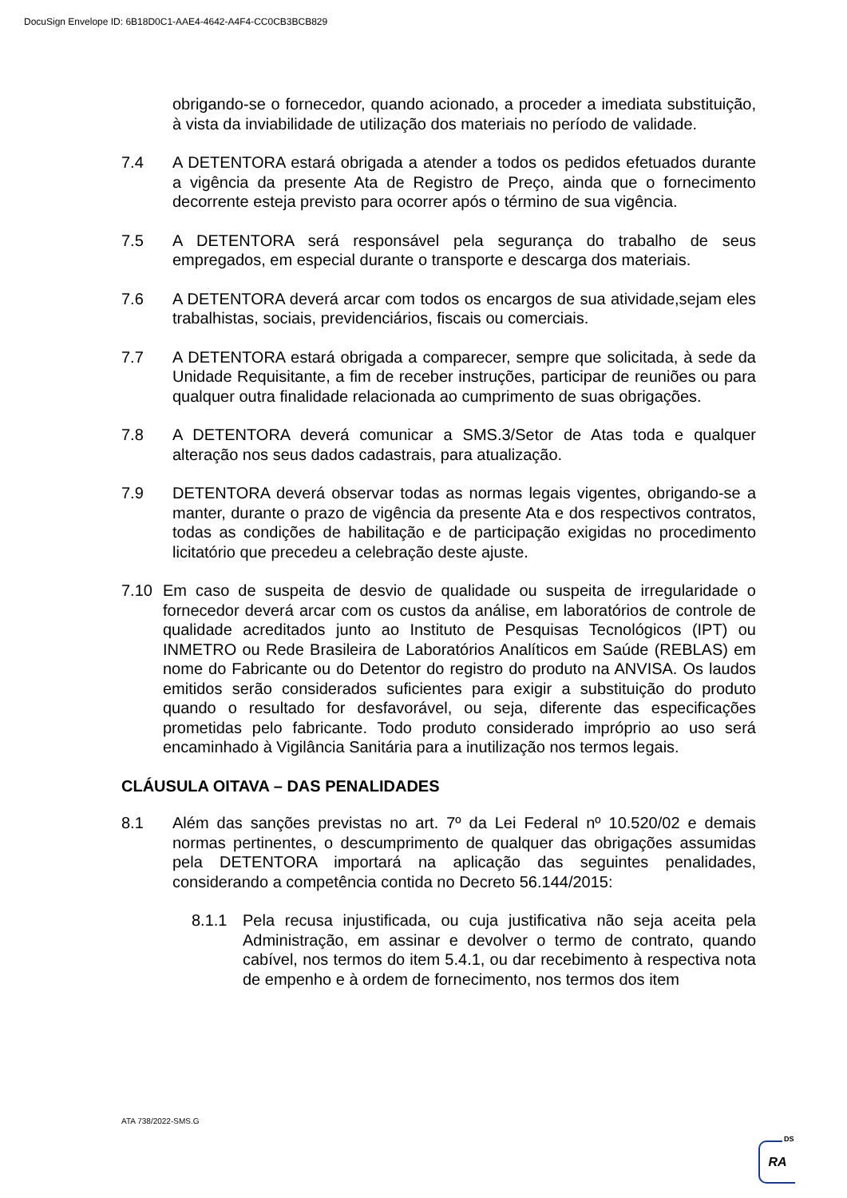DocuSign Envelope ID: 6B18D0C1-AAE4-4642-A4F4-CC0CB3BCB829
obrigando-se o fornecedor, quando acionado, a proceder a imediata substituição, à vista da inviabilidade de utilização dos materiais no período de validade.
7.4 A DETENTORA estará obrigada a atender a todos os pedidos efetuados durante a vigência da presente Ata de Registro de Preço, ainda que o fornecimento decorrente esteja previsto para ocorrer após o término de sua vigência.
7.5 A DETENTORA será responsável pela segurança do trabalho de seus empregados, em especial durante o transporte e descarga dos materiais.
7.6 A DETENTORA deverá arcar com todos os encargos de sua atividade,sejam eles trabalhistas, sociais, previdenciários, fiscais ou comerciais.
7.7 A DETENTORA estará obrigada a comparecer, sempre que solicitada, à sede da Unidade Requisitante, a fim de receber instruções, participar de reuniões ou para qualquer outra finalidade relacionada ao cumprimento de suas obrigações.
7.8 A DETENTORA deverá comunicar a SMS.3/Setor de Atas toda e qualquer alteração nos seus dados cadastrais, para atualização.
7.9 DETENTORA deverá observar todas as normas legais vigentes, obrigando-se a manter, durante o prazo de vigência da presente Ata e dos respectivos contratos, todas as condições de habilitação e de participação exigidas no procedimento licitatório que precedeu a celebração deste ajuste.
7.10 Em caso de suspeita de desvio de qualidade ou suspeita de irregularidade o fornecedor deverá arcar com os custos da análise, em laboratórios de controle de qualidade acreditados junto ao Instituto de Pesquisas Tecnológicos (IPT) ou INMETRO ou Rede Brasileira de Laboratórios Analíticos em Saúde (REBLAS) em nome do Fabricante ou do Detentor do registro do produto na ANVISA. Os laudos emitidos serão considerados suficientes para exigir a substituição do produto quando o resultado for desfavorável, ou seja, diferente das especificações prometidas pelo fabricante. Todo produto considerado impróprio ao uso será encaminhado à Vigilância Sanitária para a inutilização nos termos legais.
CLÁUSULA OITAVA – DAS PENALIDADES
8.1 Além das sanções previstas no art. 7º da Lei Federal nº 10.520/02 e demais normas pertinentes, o descumprimento de qualquer das obrigações assumidas pela DETENTORA importará na aplicação das seguintes penalidades, considerando a competência contida no Decreto 56.144/2015:
8.1.1 Pela recusa injustificada, ou cuja justificativa não seja aceita pela Administração, em assinar e devolver o termo de contrato, quando cabível, nos termos do item 5.4.1, ou dar recebimento à respectiva nota de empenho e à ordem de fornecimento, nos termos dos item
ATA 738/2022-SMS.G
RA
DS